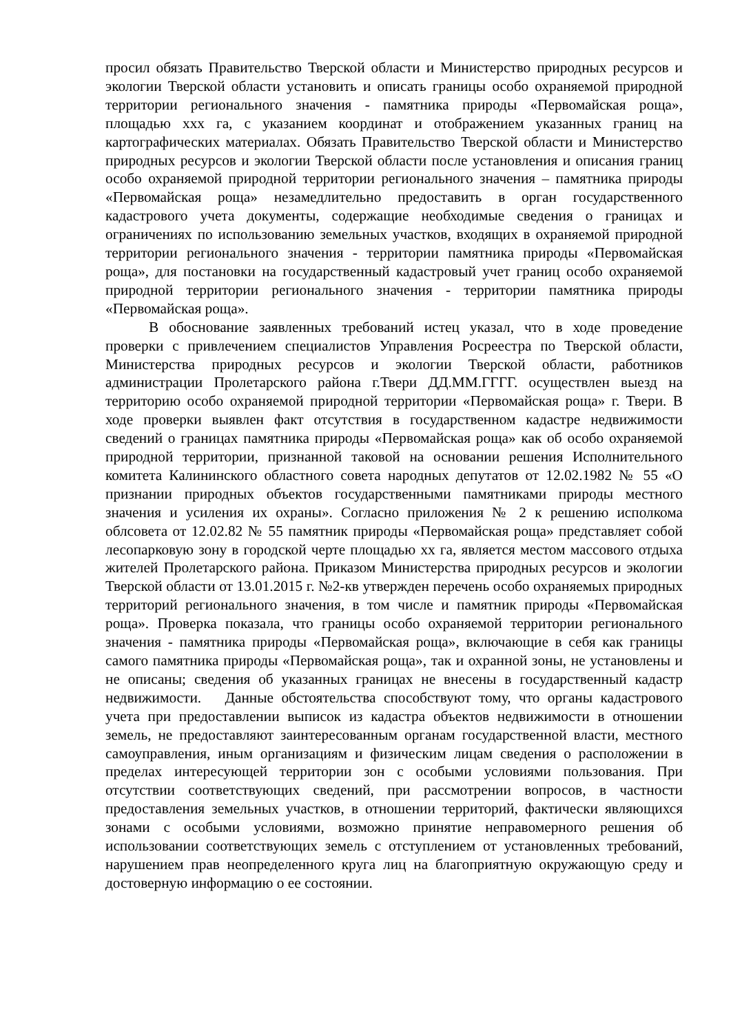просил обязать Правительство Тверской области и Министерство природных ресурсов и экологии Тверской области установить и описать границы особо охраняемой природной территории регионального значения - памятника природы «Первомайская роща», площадью ххх га, с указанием координат и отображением указанных границ на картографических материалах. Обязать Правительство Тверской области и Министерство природных ресурсов и экологии Тверской области после установления и описания границ особо охраняемой природной территории регионального значения – памятника природы «Первомайская роща» незамедлительно предоставить в орган государственного кадастрового учета документы, содержащие необходимые сведения о границах и ограничениях по использованию земельных участков, входящих в охраняемой природной территории регионального значения - территории памятника природы «Первомайская роща», для постановки на государственный кадастровый учет границ особо охраняемой природной территории регионального значения - территории памятника природы «Первомайская роща».
В обоснование заявленных требований истец указал, что в ходе проведение проверки с привлечением специалистов Управления Росреестра по Тверской области, Министерства природных ресурсов и экологии Тверской области, работников администрации Пролетарского района г.Твери ДД.ММ.ГГГГ. осуществлен выезд на территорию особо охраняемой природной территории «Первомайская роща» г. Твери. В ходе проверки выявлен факт отсутствия в государственном кадастре недвижимости сведений о границах памятника природы «Первомайская роща» как об особо охраняемой природной территории, признанной таковой на основании решения Исполнительного комитета Калининского областного совета народных депутатов от 12.02.1982 № 55 «О признании природных объектов государственными памятниками природы местного значения и усиления их охраны». Согласно приложения № 2 к решению исполкома облсовета от 12.02.82 № 55 памятник природы «Первомайская роща» представляет собой лесопарковую зону в городской черте площадью хх га, является местом массового отдыха жителей Пролетарского района. Приказом Министерства природных ресурсов и экологии Тверской области от 13.01.2015 г. №2-кв утвержден перечень особо охраняемых природных территорий регионального значения, в том числе и памятник природы «Первомайская роща». Проверка показала, что границы особо охраняемой территории регионального значения - памятника природы «Первомайская роща», включающие в себя как границы самого памятника природы «Первомайская роща», так и охранной зоны, не установлены и не описаны; сведения об указанных границах не внесены в государственный кадастр недвижимости. Данные обстоятельства способствуют тому, что органы кадастрового учета при предоставлении выписок из кадастра объектов недвижимости в отношении земель, не предоставляют заинтересованным органам государственной власти, местного самоуправления, иным организациям и физическим лицам сведения о расположении в пределах интересующей территории зон с особыми условиями пользования. При отсутствии соответствующих сведений, при рассмотрении вопросов, в частности предоставления земельных участков, в отношении территорий, фактически являющихся зонами с особыми условиями, возможно принятие неправомерного решения об использовании соответствующих земель с отступлением от установленных требований, нарушением прав неопределенного круга лиц на благоприятную окружающую среду и достоверную информацию о ее состоянии.